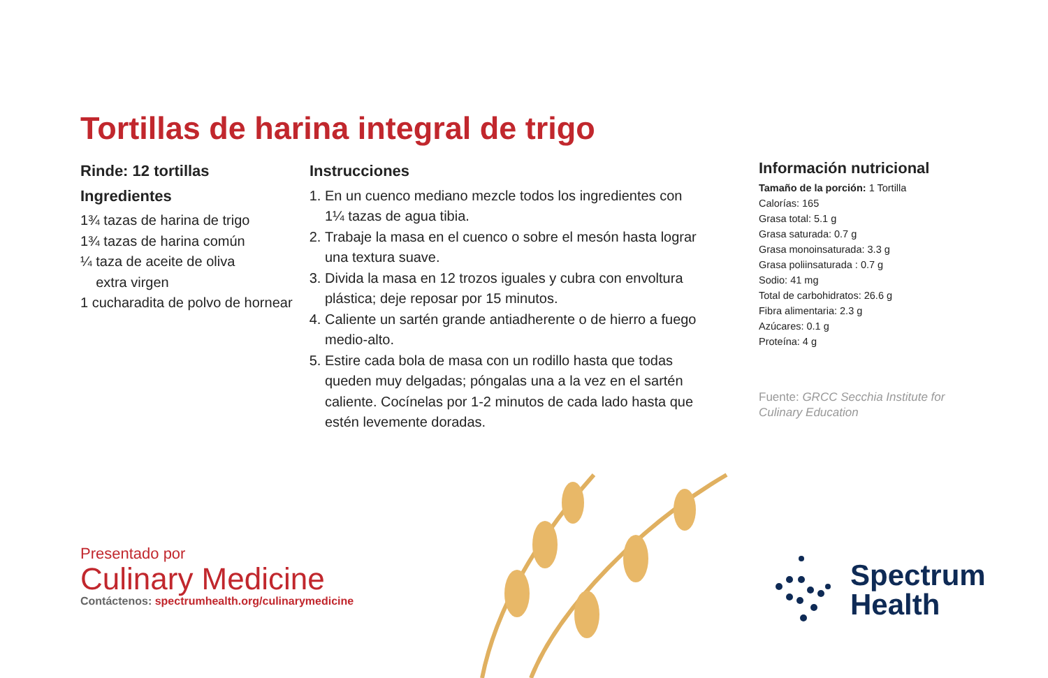Tortillas de harina integral de trigo
Rinde: 12 tortillas
Ingredientes
1¾ tazas de harina de trigo
1¾ tazas de harina común
¼ taza de aceite de oliva
extra virgen
1 cucharadita de polvo de hornear
Instrucciones
1. En un cuenco mediano mezcle todos los ingredientes con 1¼ tazas de agua tibia.
2. Trabaje la masa en el cuenco o sobre el mesón hasta lograr una textura suave.
3. Divida la masa en 12 trozos iguales y cubra con envoltura plástica; deje reposar por 15 minutos.
4. Caliente un sartén grande antiadherente o de hierro a fuego medio-alto.
5. Estire cada bola de masa con un rodillo hasta que todas queden muy delgadas; póngalas una a la vez en el sartén caliente. Cocínelas por 1-2 minutos de cada lado hasta que estén levemente doradas.
Información nutricional
Tamaño de la porción: 1 Tortilla
Calorías: 165
Grasa total: 5.1 g
Grasa saturada: 0.7 g
Grasa monoinsaturada: 3.3 g
Grasa poliinsaturada : 0.7 g
Sodio: 41 mg
Total de carbohidratos: 26.6 g
Fibra alimentaria: 2.3 g
Azúcares: 0.1 g
Proteína: 4 g
Fuente: GRCC Secchia Institute for Culinary Education
Presentado por
Culinary Medicine
Contáctenos: spectrumhealth.org/culinarymedicine
Spectrum
Health